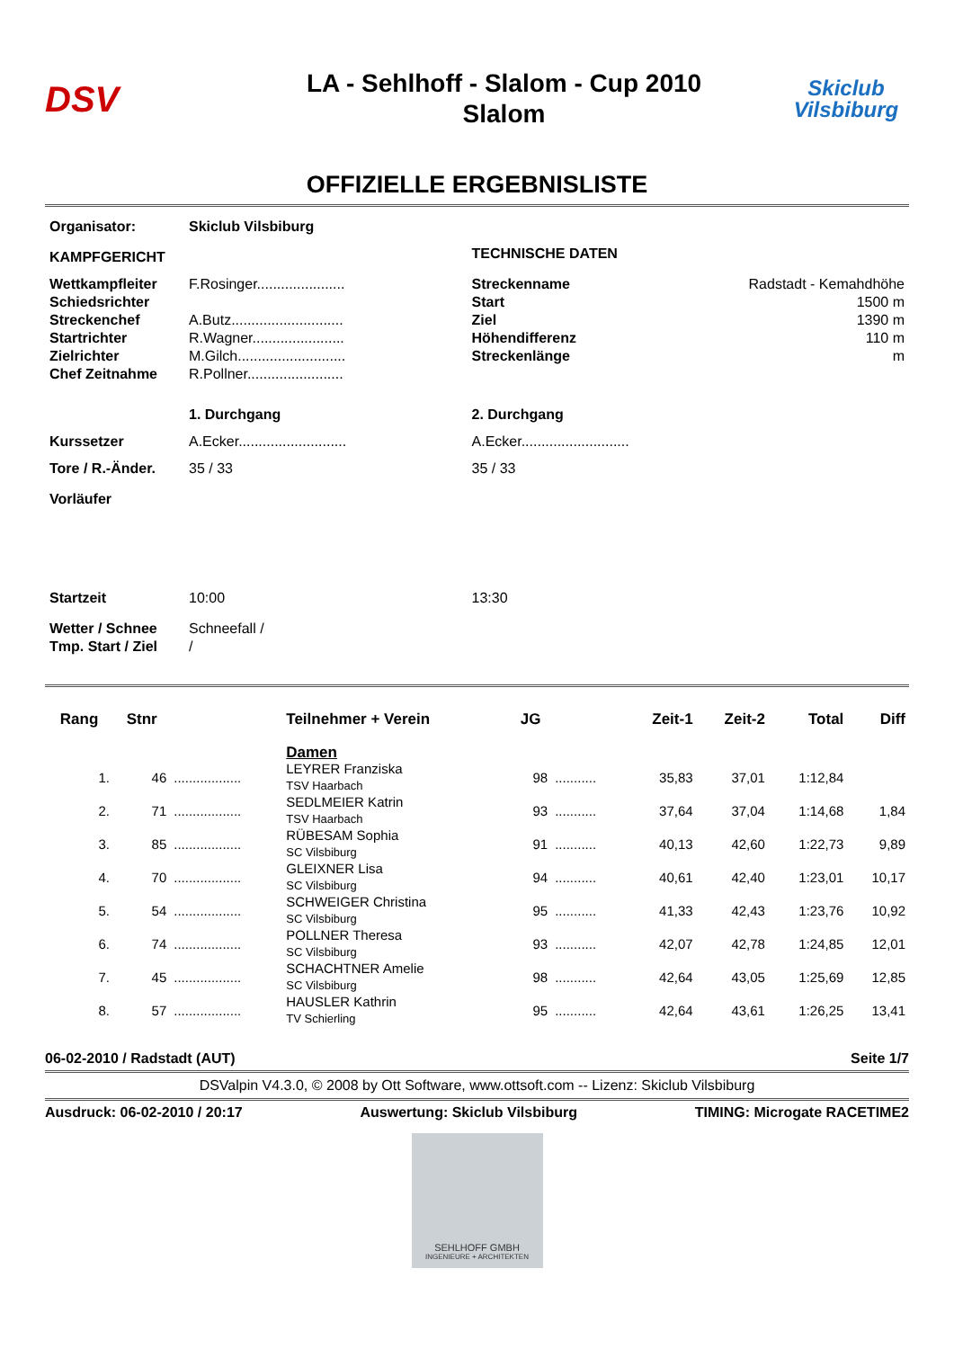DSV
LA - Sehlhoff - Slalom - Cup 2010
Slalom
Skiclub
Vilsbiburg
OFFIZIELLE ERGEBNISLISTE
| Organisator: | Skiclub Vilsbiburg | | |
| KAMPFGERICHT | | TECHNISCHE DATEN | |
| Wettkampfleiter | F.Rosinger...................... | Streckenname | Radstadt - Kemahdhöhe |
| Schiedsrichter | | Start | 1500 m |
| Streckenchef | A.Butz............................ | Ziel | 1390 m |
| Startrichter | R.Wagner....................... | Höhendifferenz | 110 m |
| Zielrichter | M.Gilch........................... | Streckenlänge | m |
| Chef Zeitnahme | R.Pollner........................ | | |
| | 1. Durchgang | 2. Durchgang | |
| Kurssetzer | A.Ecker........................... | A.Ecker........................... | |
| Tore / R.-Änder. | 35 / 33 | 35 / 33 | |
| Vorläufer | | | |
| Startzeit | 10:00 | 13:30 | |
| Wetter / Schnee | Schneefall / | | |
| Tmp. Start / Ziel | / | | |
| Rang | Stnr | | Teilnehmer + Verein | JG | | Zeit-1 | Zeit-2 | Total | Diff |
| --- | --- | --- | --- | --- | --- | --- | --- | --- | --- |
| | | | Damen | | | | | | |
| 1. | 46 | .................. | LEYRER Franziska TSV Haarbach | 98 | ........... | 35,83 | 37,01 | 1:12,84 | |
| 2. | 71 | .................. | SEDLMEIER Katrin TSV Haarbach | 93 | ........... | 37,64 | 37,04 | 1:14,68 | 1,84 |
| 3. | 85 | .................. | RÜBESAM Sophia SC Vilsbiburg | 91 | ........... | 40,13 | 42,60 | 1:22,73 | 9,89 |
| 4. | 70 | .................. | GLEIXNER Lisa SC Vilsbiburg | 94 | ........... | 40,61 | 42,40 | 1:23,01 | 10,17 |
| 5. | 54 | .................. | SCHWEIGER Christina SC Vilsbiburg | 95 | ........... | 41,33 | 42,43 | 1:23,76 | 10,92 |
| 6. | 74 | .................. | POLLNER Theresa SC Vilsbiburg | 93 | ........... | 42,07 | 42,78 | 1:24,85 | 12,01 |
| 7. | 45 | .................. | SCHACHTNER Amelie SC Vilsbiburg | 98 | ........... | 42,64 | 43,05 | 1:25,69 | 12,85 |
| 8. | 57 | .................. | HAUSLER Kathrin TV Schierling | 95 | ........... | 42,64 | 43,61 | 1:26,25 | 13,41 |
06-02-2010 / Radstadt (AUT) Seite 1/7
DSValpin V4.3.0, © 2008 by Ott Software, www.ottsoft.com -- Lizenz: Skiclub Vilsbiburg
Ausdruck: 06-02-2010 / 20:17 Auswertung: Skiclub Vilsbiburg TIMING: Microgate RACETIME2
SEHLHOFF GMBH
INGENIEURE + ARCHITEKTEN